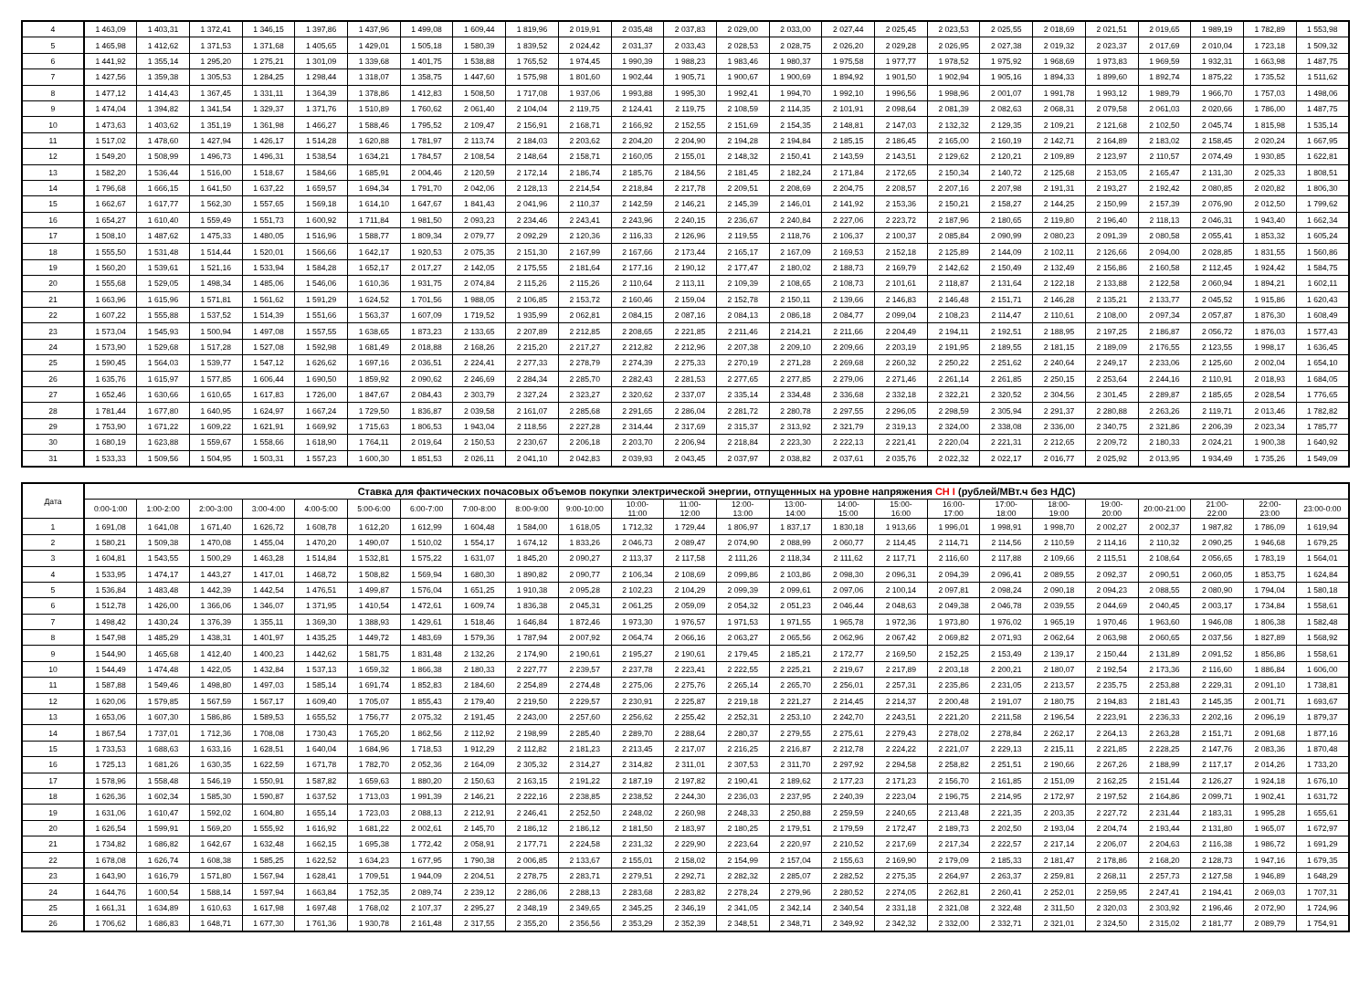| 4 | 1 463,09 | 1 403,31 | 1 372,41 | 1 346,15 | 1 397,86 | 1 437,96 | 1 499,08 | 1 609,44 | 1 819,96 | 2 019,91 | 2 035,48 | 2 037,83 | 2 029,00 | 2 033,00 | 2 027,44 | 2 025,45 | 2 023,53 | 2 025,55 | 2 018,69 | 2 021,51 | 2 019,65 | 1 989,19 | 1 782,89 | 1 553,98 |
| 5 | 1 465,98 | 1 412,62 | 1 371,53 | 1 371,68 | 1 405,65 | 1 429,01 | 1 505,18 | 1 580,39 | 1 839,52 | 2 024,42 | 2 031,37 | 2 033,43 | 2 028,53 | 2 028,75 | 2 026,20 | 2 029,28 | 2 026,95 | 2 027,38 | 2 019,32 | 2 023,37 | 2 017,69 | 2 010,04 | 1 723,18 | 1 509,32 |
| 6 | 1 441,92 | 1 355,14 | 1 295,20 | 1 275,21 | 1 301,09 | 1 339,68 | 1 401,75 | 1 538,88 | 1 765,52 | 1 974,45 | 1 990,39 | 1 988,23 | 1 983,46 | 1 980,37 | 1 975,58 | 1 977,77 | 1 978,52 | 1 975,92 | 1 968,69 | 1 973,83 | 1 969,59 | 1 932,31 | 1 663,98 | 1 487,75 |
| 7 | 1 427,56 | 1 359,38 | 1 305,53 | 1 284,25 | 1 298,44 | 1 318,07 | 1 358,75 | 1 447,60 | 1 575,98 | 1 801,60 | 1 902,44 | 1 905,71 | 1 900,67 | 1 900,69 | 1 894,92 | 1 901,50 | 1 902,94 | 1 905,16 | 1 894,33 | 1 899,60 | 1 892,74 | 1 875,22 | 1 735,52 | 1 511,62 |
| 8 | 1 477,12 | 1 414,43 | 1 367,45 | 1 331,11 | 1 364,39 | 1 378,86 | 1 412,83 | 1 508,50 | 1 717,08 | 1 937,06 | 1 993,88 | 1 995,30 | 1 992,41 | 1 994,70 | 1 992,10 | 1 996,56 | 1 998,96 | 2 001,07 | 1 991,78 | 1 993,12 | 1 989,79 | 1 966,70 | 1 757,03 | 1 498,06 |
| 9 | 1 474,04 | 1 394,82 | 1 341,54 | 1 329,37 | 1 371,76 | 1 510,89 | 1 760,62 | 2 061,40 | 2 104,04 | 2 119,75 | 2 124,41 | 2 119,75 | 2 108,59 | 2 114,35 | 2 101,91 | 2 098,64 | 2 081,39 | 2 082,63 | 2 068,31 | 2 079,58 | 2 061,03 | 2 020,66 | 1 786,00 | 1 487,75 |
| 10 | 1 473,63 | 1 403,62 | 1 351,19 | 1 361,98 | 1 466,27 | 1 588,46 | 1 795,52 | 2 109,47 | 2 156,91 | 2 168,71 | 2 166,92 | 2 152,55 | 2 151,69 | 2 154,35 | 2 148,81 | 2 147,03 | 2 132,32 | 2 129,35 | 2 109,21 | 2 121,68 | 2 102,50 | 2 045,74 | 1 815,98 | 1 535,14 |
| 11 | 1 517,02 | 1 478,60 | 1 427,94 | 1 426,17 | 1 514,28 | 1 620,88 | 1 781,97 | 2 113,74 | 2 184,03 | 2 203,62 | 2 204,20 | 2 204,90 | 2 194,28 | 2 194,84 | 2 185,15 | 2 186,45 | 2 165,00 | 2 160,19 | 2 142,71 | 2 164,89 | 2 183,02 | 2 158,45 | 2 020,24 | 1 667,95 |
| 12 | 1 549,20 | 1 508,99 | 1 496,73 | 1 496,31 | 1 538,54 | 1 634,21 | 1 784,57 | 2 108,54 | 2 148,64 | 2 158,71 | 2 160,05 | 2 155,01 | 2 148,32 | 2 150,41 | 2 143,59 | 2 143,51 | 2 129,62 | 2 120,21 | 2 109,89 | 2 123,97 | 2 110,57 | 2 074,49 | 1 930,85 | 1 622,81 |
| 13 | 1 582,20 | 1 536,44 | 1 516,00 | 1 518,67 | 1 584,66 | 1 685,91 | 2 004,46 | 2 120,59 | 2 172,14 | 2 186,74 | 2 185,76 | 2 184,56 | 2 181,45 | 2 182,24 | 2 171,84 | 2 172,65 | 2 150,34 | 2 140,72 | 2 125,68 | 2 153,05 | 2 165,47 | 2 131,30 | 2 025,33 | 1 808,51 |
| 14 | 1 796,68 | 1 666,15 | 1 641,50 | 1 637,22 | 1 659,57 | 1 694,34 | 1 791,70 | 2 042,06 | 2 128,13 | 2 214,54 | 2 218,84 | 2 217,78 | 2 209,51 | 2 208,69 | 2 204,75 | 2 208,57 | 2 207,16 | 2 207,98 | 2 191,31 | 2 193,27 | 2 192,42 | 2 080,85 | 2 020,82 | 1 806,30 |
| 15 | 1 662,67 | 1 617,77 | 1 562,30 | 1 557,65 | 1 569,18 | 1 614,10 | 1 647,67 | 1 841,43 | 2 041,96 | 2 110,37 | 2 142,59 | 2 146,21 | 2 145,39 | 2 146,01 | 2 141,92 | 2 153,36 | 2 150,21 | 2 158,27 | 2 144,25 | 2 150,99 | 2 157,39 | 2 076,90 | 2 012,50 | 1 799,62 |
| 16 | 1 654,27 | 1 610,40 | 1 559,49 | 1 551,73 | 1 600,92 | 1 711,84 | 1 981,50 | 2 093,23 | 2 234,46 | 2 243,41 | 2 243,96 | 2 240,15 | 2 236,67 | 2 240,84 | 2 227,06 | 2 223,72 | 2 187,96 | 2 180,65 | 2 119,80 | 2 196,40 | 2 118,13 | 2 046,31 | 1 943,40 | 1 662,34 |
| 17 | 1 508,10 | 1 487,62 | 1 475,33 | 1 480,05 | 1 516,96 | 1 588,77 | 1 809,34 | 2 079,77 | 2 092,29 | 2 120,36 | 2 116,33 | 2 126,96 | 2 119,55 | 2 118,76 | 2 106,37 | 2 100,37 | 2 085,84 | 2 090,99 | 2 080,23 | 2 091,39 | 2 080,58 | 2 055,41 | 1 853,32 | 1 605,24 |
| 18 | 1 555,50 | 1 531,48 | 1 514,44 | 1 520,01 | 1 566,66 | 1 642,17 | 1 920,53 | 2 075,35 | 2 151,30 | 2 167,99 | 2 167,66 | 2 173,44 | 2 165,17 | 2 167,09 | 2 169,53 | 2 152,18 | 2 125,89 | 2 144,09 | 2 102,11 | 2 126,66 | 2 094,00 | 2 028,85 | 1 831,55 | 1 560,86 |
| 19 | 1 560,20 | 1 539,61 | 1 521,16 | 1 533,94 | 1 584,28 | 1 652,17 | 2 017,27 | 2 142,05 | 2 175,55 | 2 181,64 | 2 177,16 | 2 190,12 | 2 177,47 | 2 180,02 | 2 188,73 | 2 169,79 | 2 142,62 | 2 150,49 | 2 132,49 | 2 156,86 | 2 160,58 | 2 112,45 | 1 924,42 | 1 584,75 |
| 20 | 1 555,68 | 1 529,05 | 1 498,34 | 1 485,06 | 1 546,06 | 1 610,36 | 1 931,75 | 2 074,84 | 2 115,26 | 2 115,26 | 2 110,64 | 2 113,11 | 2 109,39 | 2 108,65 | 2 108,73 | 2 101,61 | 2 118,87 | 2 131,64 | 2 122,18 | 2 133,88 | 2 122,58 | 2 060,94 | 1 894,21 | 1 602,11 |
| 21 | 1 663,96 | 1 615,96 | 1 571,81 | 1 561,62 | 1 591,29 | 1 624,52 | 1 701,56 | 1 988,05 | 2 106,85 | 2 153,72 | 2 160,46 | 2 159,04 | 2 152,78 | 2 150,11 | 2 139,66 | 2 146,83 | 2 146,48 | 2 151,71 | 2 146,28 | 2 135,21 | 2 133,77 | 2 045,52 | 1 915,86 | 1 620,43 |
| 22 | 1 607,22 | 1 555,88 | 1 537,52 | 1 514,39 | 1 551,66 | 1 563,37 | 1 607,09 | 1 719,52 | 1 935,99 | 2 062,81 | 2 084,15 | 2 087,16 | 2 084,13 | 2 086,18 | 2 084,77 | 2 099,04 | 2 108,23 | 2 114,47 | 2 110,61 | 2 108,00 | 2 097,34 | 2 057,87 | 1 876,30 | 1 608,49 |
| 23 | 1 573,04 | 1 545,93 | 1 500,94 | 1 497,08 | 1 557,55 | 1 638,65 | 1 873,23 | 2 133,65 | 2 207,89 | 2 212,85 | 2 208,65 | 2 221,85 | 2 211,46 | 2 214,21 | 2 211,66 | 2 204,49 | 2 194,11 | 2 192,51 | 2 188,95 | 2 197,25 | 2 186,87 | 2 056,72 | 1 876,03 | 1 577,43 |
| 24 | 1 573,90 | 1 529,68 | 1 517,28 | 1 527,08 | 1 592,98 | 1 681,49 | 2 018,88 | 2 168,26 | 2 215,20 | 2 217,27 | 2 212,82 | 2 212,96 | 2 207,38 | 2 209,10 | 2 209,66 | 2 203,19 | 2 191,95 | 2 189,55 | 2 181,15 | 2 189,09 | 2 176,55 | 2 123,55 | 1 998,17 | 1 636,45 |
| 25 | 1 590,45 | 1 564,03 | 1 539,77 | 1 547,12 | 1 626,62 | 1 697,16 | 2 036,51 | 2 224,41 | 2 277,33 | 2 278,79 | 2 274,39 | 2 275,33 | 2 270,19 | 2 271,28 | 2 269,68 | 2 260,32 | 2 250,22 | 2 251,62 | 2 240,64 | 2 249,17 | 2 233,06 | 2 125,60 | 2 002,04 | 1 654,10 |
| 26 | 1 635,76 | 1 615,97 | 1 577,85 | 1 606,44 | 1 690,50 | 1 859,92 | 2 090,62 | 2 246,69 | 2 284,34 | 2 285,70 | 2 282,43 | 2 281,53 | 2 277,65 | 2 277,85 | 2 279,06 | 2 271,46 | 2 261,14 | 2 261,85 | 2 250,15 | 2 253,64 | 2 244,16 | 2 110,91 | 2 018,93 | 1 684,05 |
| 27 | 1 652,46 | 1 630,66 | 1 610,65 | 1 617,83 | 1 726,00 | 1 847,67 | 2 084,43 | 2 303,79 | 2 327,24 | 2 323,27 | 2 320,62 | 2 337,07 | 2 335,14 | 2 334,48 | 2 336,68 | 2 332,18 | 2 322,21 | 2 320,52 | 2 304,56 | 2 301,45 | 2 289,87 | 2 185,65 | 2 028,54 | 1 776,65 |
| 28 | 1 781,44 | 1 677,80 | 1 640,95 | 1 624,97 | 1 667,24 | 1 729,50 | 1 836,87 | 2 039,58 | 2 161,07 | 2 285,68 | 2 291,65 | 2 286,04 | 2 281,72 | 2 280,78 | 2 297,55 | 2 296,05 | 2 298,59 | 2 305,94 | 2 291,37 | 2 280,88 | 2 263,26 | 2 119,71 | 2 013,46 | 1 782,82 |
| 29 | 1 753,90 | 1 671,22 | 1 609,22 | 1 621,91 | 1 669,92 | 1 715,63 | 1 806,53 | 1 943,04 | 2 118,56 | 2 227,28 | 2 314,44 | 2 317,69 | 2 315,37 | 2 313,92 | 2 321,79 | 2 319,13 | 2 324,00 | 2 338,08 | 2 336,00 | 2 340,75 | 2 321,86 | 2 206,39 | 2 023,34 | 1 785,77 |
| 30 | 1 680,19 | 1 623,88 | 1 559,67 | 1 558,66 | 1 618,90 | 1 764,11 | 2 019,64 | 2 150,53 | 2 230,67 | 2 206,18 | 2 203,70 | 2 206,94 | 2 218,84 | 2 223,30 | 2 222,13 | 2 221,41 | 2 220,04 | 2 221,31 | 2 212,65 | 2 209,72 | 2 180,33 | 2 024,21 | 1 900,38 | 1 640,92 |
| 31 | 1 533,33 | 1 509,56 | 1 504,95 | 1 503,31 | 1 557,23 | 1 600,30 | 1 851,53 | 2 026,11 | 2 041,10 | 2 042,83 | 2 039,93 | 2 043,45 | 2 037,97 | 2 038,82 | 2 037,61 | 2 035,76 | 2 022,32 | 2 022,17 | 2 016,77 | 2 025,92 | 2 013,95 | 1 934,49 | 1 735,26 | 1 549,09 |
| Дата | Ставка для фактических почасовых объемов покупки электрической энергии, отпущенных на уровне напряжения СН I (рублей/МВт.ч без НДС) | | | | | | | | | | | | | | | | | | | | | | | |
| --- | --- | --- | --- | --- | --- | --- | --- | --- | --- | --- | --- | --- | --- | --- | --- | --- | --- | --- | --- | --- | --- | --- | --- | --- |
| | 0:00-1:00 | 1:00-2:00 | 2:00-3:00 | 3:00-4:00 | 4:00-5:00 | 5:00-6:00 | 6:00-7:00 | 7:00-8:00 | 8:00-9:00 | 9:00-10:00 | 10:00- 11:00 | 11:00- 12:00 | 12:00- 13:00 | 13:00- 14:00 | 14:00- 15:00 | 15:00- 16:00 | 16:00- 17:00 | 17:00- 18:00 | 18:00- 19:00 | 19:00- 20:00 | 20:00-21:00 | 21:00- 22:00 | 22:00- 23:00 | 23:00-0:00 |
| 1 | 1 691,08 | 1 641,08 | 1 671,40 | 1 626,72 | 1 608,78 | 1 612,20 | 1 612,99 | 1 604,48 | 1 584,00 | 1 618,05 | 1 712,32 | 1 729,44 | 1 806,97 | 1 837,17 | 1 830,18 | 1 913,66 | 1 996,01 | 1 998,91 | 1 998,70 | 2 002,27 | 2 002,37 | 1 987,82 | 1 786,09 | 1 619,94 |
| 2 | 1 580,21 | 1 509,38 | 1 470,08 | 1 455,04 | 1 470,20 | 1 490,07 | 1 510,02 | 1 554,17 | 1 674,12 | 1 833,26 | 2 046,73 | 2 089,47 | 2 074,90 | 2 088,99 | 2 060,77 | 2 114,45 | 2 114,71 | 2 114,56 | 2 110,59 | 2 114,16 | 2 110,32 | 2 090,25 | 1 946,68 | 1 679,25 |
| 3 | 1 604,81 | 1 543,55 | 1 500,29 | 1 463,28 | 1 514,84 | 1 532,81 | 1 575,22 | 1 631,07 | 1 845,20 | 2 090,27 | 2 113,37 | 2 117,58 | 2 111,26 | 2 118,34 | 2 111,62 | 2 117,71 | 2 116,60 | 2 117,88 | 2 109,66 | 2 115,51 | 2 108,64 | 2 056,65 | 1 783,19 | 1 564,01 |
| 4 | 1 533,95 | 1 474,17 | 1 443,27 | 1 417,01 | 1 468,72 | 1 508,82 | 1 569,94 | 1 680,30 | 1 890,82 | 2 090,77 | 2 106,34 | 2 108,69 | 2 099,86 | 2 103,86 | 2 098,30 | 2 096,31 | 2 094,39 | 2 096,41 | 2 089,55 | 2 092,37 | 2 090,51 | 2 060,05 | 1 853,75 | 1 624,84 |
| 5 | 1 536,84 | 1 483,48 | 1 442,39 | 1 442,54 | 1 476,51 | 1 499,87 | 1 576,04 | 1 651,25 | 1 910,38 | 2 095,28 | 2 102,23 | 2 104,29 | 2 099,39 | 2 099,61 | 2 097,06 | 2 100,14 | 2 097,81 | 2 098,24 | 2 090,18 | 2 094,23 | 2 088,55 | 2 080,90 | 1 794,04 | 1 580,18 |
| 6 | 1 512,78 | 1 426,00 | 1 366,06 | 1 346,07 | 1 371,95 | 1 410,54 | 1 472,61 | 1 609,74 | 1 836,38 | 2 045,31 | 2 061,25 | 2 059,09 | 2 054,32 | 2 051,23 | 2 046,44 | 2 048,63 | 2 049,38 | 2 046,78 | 2 039,55 | 2 044,69 | 2 040,45 | 2 003,17 | 1 734,84 | 1 558,61 |
| 7 | 1 498,42 | 1 430,24 | 1 376,39 | 1 355,11 | 1 369,30 | 1 388,93 | 1 429,61 | 1 518,46 | 1 646,84 | 1 872,46 | 1 973,30 | 1 976,57 | 1 971,53 | 1 971,55 | 1 965,78 | 1 972,36 | 1 973,80 | 1 976,02 | 1 965,19 | 1 970,46 | 1 963,60 | 1 946,08 | 1 806,38 | 1 582,48 |
| 8 | 1 547,98 | 1 485,29 | 1 438,31 | 1 401,97 | 1 435,25 | 1 449,72 | 1 483,69 | 1 579,36 | 1 787,94 | 2 007,92 | 2 064,74 | 2 066,16 | 2 063,27 | 2 065,56 | 2 062,96 | 2 067,42 | 2 069,82 | 2 071,93 | 2 062,64 | 2 063,98 | 2 060,65 | 2 037,56 | 1 827,89 | 1 568,92 |
| 9 | 1 544,90 | 1 465,68 | 1 412,40 | 1 400,23 | 1 442,62 | 1 581,75 | 1 831,48 | 2 132,26 | 2 174,90 | 2 190,61 | 2 195,27 | 2 190,61 | 2 179,45 | 2 185,21 | 2 172,77 | 2 169,50 | 2 152,25 | 2 153,49 | 2 139,17 | 2 150,44 | 2 131,89 | 2 091,52 | 1 856,86 | 1 558,61 |
| 10 | 1 544,49 | 1 474,48 | 1 422,05 | 1 432,84 | 1 537,13 | 1 659,32 | 1 866,38 | 2 180,33 | 2 227,77 | 2 239,57 | 2 237,78 | 2 223,41 | 2 222,55 | 2 225,21 | 2 219,67 | 2 217,89 | 2 203,18 | 2 200,21 | 2 180,07 | 2 192,54 | 2 173,36 | 2 116,60 | 1 886,84 | 1 606,00 |
| 11 | 1 587,88 | 1 549,46 | 1 498,80 | 1 497,03 | 1 585,14 | 1 691,74 | 1 852,83 | 2 184,60 | 2 254,89 | 2 274,48 | 2 275,06 | 2 275,76 | 2 265,14 | 2 265,70 | 2 256,01 | 2 257,31 | 2 235,86 | 2 231,05 | 2 213,57 | 2 235,75 | 2 253,88 | 2 229,31 | 2 091,10 | 1 738,81 |
| 12 | 1 620,06 | 1 579,85 | 1 567,59 | 1 567,17 | 1 609,40 | 1 705,07 | 1 855,43 | 2 179,40 | 2 219,50 | 2 229,57 | 2 230,91 | 2 225,87 | 2 219,18 | 2 221,27 | 2 214,45 | 2 214,37 | 2 200,48 | 2 191,07 | 2 180,75 | 2 194,83 | 2 181,43 | 2 145,35 | 2 001,71 | 1 693,67 |
| 13 | 1 653,06 | 1 607,30 | 1 586,86 | 1 589,53 | 1 655,52 | 1 756,77 | 2 075,32 | 2 191,45 | 2 243,00 | 2 257,60 | 2 256,62 | 2 255,42 | 2 252,31 | 2 253,10 | 2 242,70 | 2 243,51 | 2 221,20 | 2 211,58 | 2 196,54 | 2 223,91 | 2 236,33 | 2 202,16 | 2 096,19 | 1 879,37 |
| 14 | 1 867,54 | 1 737,01 | 1 712,36 | 1 708,08 | 1 730,43 | 1 765,20 | 1 862,56 | 2 112,92 | 2 198,99 | 2 285,40 | 2 289,70 | 2 288,64 | 2 280,37 | 2 279,55 | 2 275,61 | 2 279,43 | 2 278,02 | 2 278,84 | 2 262,17 | 2 264,13 | 2 263,28 | 2 151,71 | 2 091,68 | 1 877,16 |
| 15 | 1 733,53 | 1 688,63 | 1 633,16 | 1 628,51 | 1 640,04 | 1 684,96 | 1 718,53 | 1 912,29 | 2 112,82 | 2 181,23 | 2 213,45 | 2 217,07 | 2 216,25 | 2 216,87 | 2 212,78 | 2 224,22 | 2 221,07 | 2 229,13 | 2 215,11 | 2 221,85 | 2 228,25 | 2 147,76 | 2 083,36 | 1 870,48 |
| 16 | 1 725,13 | 1 681,26 | 1 630,35 | 1 622,59 | 1 671,78 | 1 782,70 | 2 052,36 | 2 164,09 | 2 305,32 | 2 314,27 | 2 314,82 | 2 311,01 | 2 307,53 | 2 311,70 | 2 297,92 | 2 294,58 | 2 258,82 | 2 251,51 | 2 190,66 | 2 267,26 | 2 188,99 | 2 117,17 | 2 014,26 | 1 733,20 |
| 17 | 1 578,96 | 1 558,48 | 1 546,19 | 1 550,91 | 1 587,82 | 1 659,63 | 1 880,20 | 2 150,63 | 2 163,15 | 2 191,22 | 2 187,19 | 2 197,82 | 2 190,41 | 2 189,62 | 2 177,23 | 2 171,23 | 2 156,70 | 2 161,85 | 2 151,09 | 2 162,25 | 2 151,44 | 2 126,27 | 1 924,18 | 1 676,10 |
| 18 | 1 626,36 | 1 602,34 | 1 585,30 | 1 590,87 | 1 637,52 | 1 713,03 | 1 991,39 | 2 146,21 | 2 222,16 | 2 238,85 | 2 238,52 | 2 244,30 | 2 236,03 | 2 237,95 | 2 240,39 | 2 223,04 | 2 196,75 | 2 214,95 | 2 172,97 | 2 197,52 | 2 164,86 | 2 099,71 | 1 902,41 | 1 631,72 |
| 19 | 1 631,06 | 1 610,47 | 1 592,02 | 1 604,80 | 1 655,14 | 1 723,03 | 2 088,13 | 2 212,91 | 2 246,41 | 2 252,50 | 2 248,02 | 2 260,98 | 2 248,33 | 2 250,88 | 2 259,59 | 2 240,65 | 2 213,48 | 2 221,35 | 2 203,35 | 2 227,72 | 2 231,44 | 2 183,31 | 1 995,28 | 1 655,61 |
| 20 | 1 626,54 | 1 599,91 | 1 569,20 | 1 555,92 | 1 616,92 | 1 681,22 | 2 002,61 | 2 145,70 | 2 186,12 | 2 186,12 | 2 181,50 | 2 183,97 | 2 180,25 | 2 179,51 | 2 179,59 | 2 172,47 | 2 189,73 | 2 202,50 | 2 193,04 | 2 204,74 | 2 193,44 | 2 131,80 | 1 965,07 | 1 672,97 |
| 21 | 1 734,82 | 1 686,82 | 1 642,67 | 1 632,48 | 1 662,15 | 1 695,38 | 1 772,42 | 2 058,91 | 2 177,71 | 2 224,58 | 2 231,32 | 2 229,90 | 2 223,64 | 2 220,97 | 2 210,52 | 2 217,69 | 2 217,34 | 2 222,57 | 2 217,14 | 2 206,07 | 2 204,63 | 2 116,38 | 1 986,72 | 1 691,29 |
| 22 | 1 678,08 | 1 626,74 | 1 608,38 | 1 585,25 | 1 622,52 | 1 634,23 | 1 677,95 | 1 790,38 | 2 006,85 | 2 133,67 | 2 155,01 | 2 158,02 | 2 154,99 | 2 157,04 | 2 155,63 | 2 169,90 | 2 179,09 | 2 185,33 | 2 181,47 | 2 178,86 | 2 168,20 | 2 128,73 | 1 947,16 | 1 679,35 |
| 23 | 1 643,90 | 1 616,79 | 1 571,80 | 1 567,94 | 1 628,41 | 1 709,51 | 1 944,09 | 2 204,51 | 2 278,75 | 2 283,71 | 2 279,51 | 2 292,71 | 2 282,32 | 2 285,07 | 2 282,52 | 2 275,35 | 2 264,97 | 2 263,37 | 2 259,81 | 2 268,11 | 2 257,73 | 2 127,58 | 1 946,89 | 1 648,29 |
| 24 | 1 644,76 | 1 600,54 | 1 588,14 | 1 597,94 | 1 663,84 | 1 752,35 | 2 089,74 | 2 239,12 | 2 286,06 | 2 288,13 | 2 283,68 | 2 283,82 | 2 278,24 | 2 279,96 | 2 280,52 | 2 274,05 | 2 262,81 | 2 260,41 | 2 252,01 | 2 259,95 | 2 247,41 | 2 194,41 | 2 069,03 | 1 707,31 |
| 25 | 1 661,31 | 1 634,89 | 1 610,63 | 1 617,98 | 1 697,48 | 1 768,02 | 2 107,37 | 2 295,27 | 2 348,19 | 2 349,65 | 2 345,25 | 2 346,19 | 2 341,05 | 2 342,14 | 2 340,54 | 2 331,18 | 2 321,08 | 2 322,48 | 2 311,50 | 2 320,03 | 2 303,92 | 2 196,46 | 2 072,90 | 1 724,96 |
| 26 | 1 706,62 | 1 686,83 | 1 648,71 | 1 677,30 | 1 761,36 | 1 930,78 | 2 161,48 | 2 317,55 | 2 355,20 | 2 356,56 | 2 353,29 | 2 352,39 | 2 348,51 | 2 348,71 | 2 349,92 | 2 342,32 | 2 332,00 | 2 332,71 | 2 321,01 | 2 324,50 | 2 315,02 | 2 181,77 | 2 089,79 | 1 754,91 |